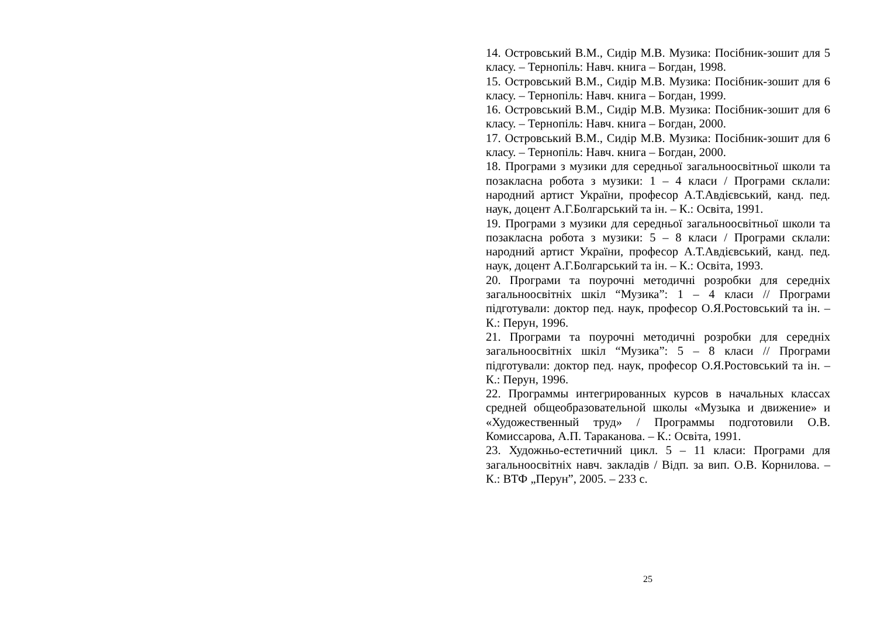14. Островський В.М., Сидір М.В. Музика: Посібник-зошит для 5 класу. – Тернопіль: Навч. книга – Богдан, 1998.
15. Островський В.М., Сидір М.В. Музика: Посібник-зошит для 6 класу. – Тернопіль: Навч. книга – Богдан, 1999.
16. Островський В.М., Сидір М.В. Музика: Посібник-зошит для 6 класу. – Тернопіль: Навч. книга – Богдан, 2000.
17. Островський В.М., Сидір М.В. Музика: Посібник-зошит для 6 класу. – Тернопіль: Навч. книга – Богдан, 2000.
18. Програми з музики для середньої загальноосвітньої школи та позакласна робота з музики: 1 – 4 класи / Програми склали: народний артист України, професор А.Т.Авдієвський, канд. пед. наук, доцент А.Г.Болгарський та ін. – К.: Освіта, 1991.
19. Програми з музики для середньої загальноосвітньої школи та позакласна робота з музики: 5 – 8 класи / Програми склали: народний артист України, професор А.Т.Авдієвський, канд. пед. наук, доцент А.Г.Болгарський та ін. – К.: Освіта, 1993.
20. Програми та поурочні методичні розробки для середніх загальноосвітніх шкіл “Музика”: 1 – 4 класи // Програми підготували: доктор пед. наук, професор О.Я.Ростовський та ін. – К.: Перун, 1996.
21. Програми та поурочні методичні розробки для середніх загальноосвітніх шкіл “Музика”: 5 – 8 класи // Програми підготували: доктор пед. наук, професор О.Я.Ростовський та ін. – К.: Перун, 1996.
22. Программы интегрированных курсов в начальных классах средней общеобразовательной школы «Музыка и движение» и «Художественный труд» / Программы подготовили О.В. Комиссарова, А.П. Тараканова. – К.: Освіта, 1991.
23. Художньо-естетичний цикл. 5 – 11 класи: Програми для загальноосвітніх навч. закладів / Відп. за вип. О.В. Корнилова. – К.: ВТФ „Перун”, 2005. – 233 с.
25